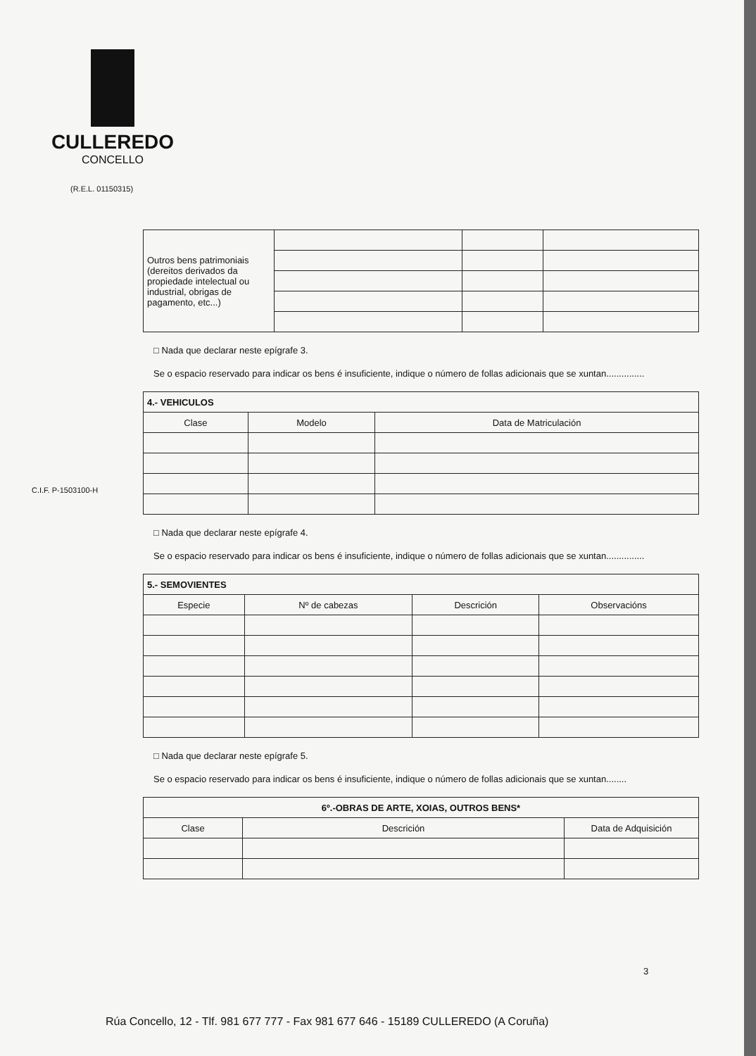CULLEREDO
CONCELLO
(R.E.L. 01150315)
| Outros bens patrimoniais (dereitos derivados da propiedade intelectual ou industrial, obrigas de pagamento, etc...) | | | |
□ Nada que declarar neste epígrafe 3.
Se o espacio reservado para indicar os bens é insuficiente, indique o número de follas adicionais que se xuntan...............
| 4.- VEHICULOS | | |
| --- | --- | --- |
| Clase | Modelo | Data de Matriculación |
□ Nada que declarar neste epígrafe 4.
Se o espacio reservado para indicar os bens é insuficiente, indique o número de follas adicionais que se xuntan...............
| 5.- SEMOVIENTES | | | |
| --- | --- | --- | --- |
| Especie | Nº de cabezas | Descrición | Observacións |
□ Nada que declarar neste epígrafe 5.
Se o espacio reservado para indicar os bens é insuficiente, indique o número de follas adicionais que se xuntan........
| 6º.-OBRAS DE ARTE, XOIAS, OUTROS BENS* | | |
| --- | --- | --- |
| Clase | Descrición | Data de Adquisición |
C.I.F. P-1503100-H
3
Rúa Concello, 12 - Tlf. 981 677 777 - Fax 981 677 646 - 15189 CULLEREDO (A Coruña)